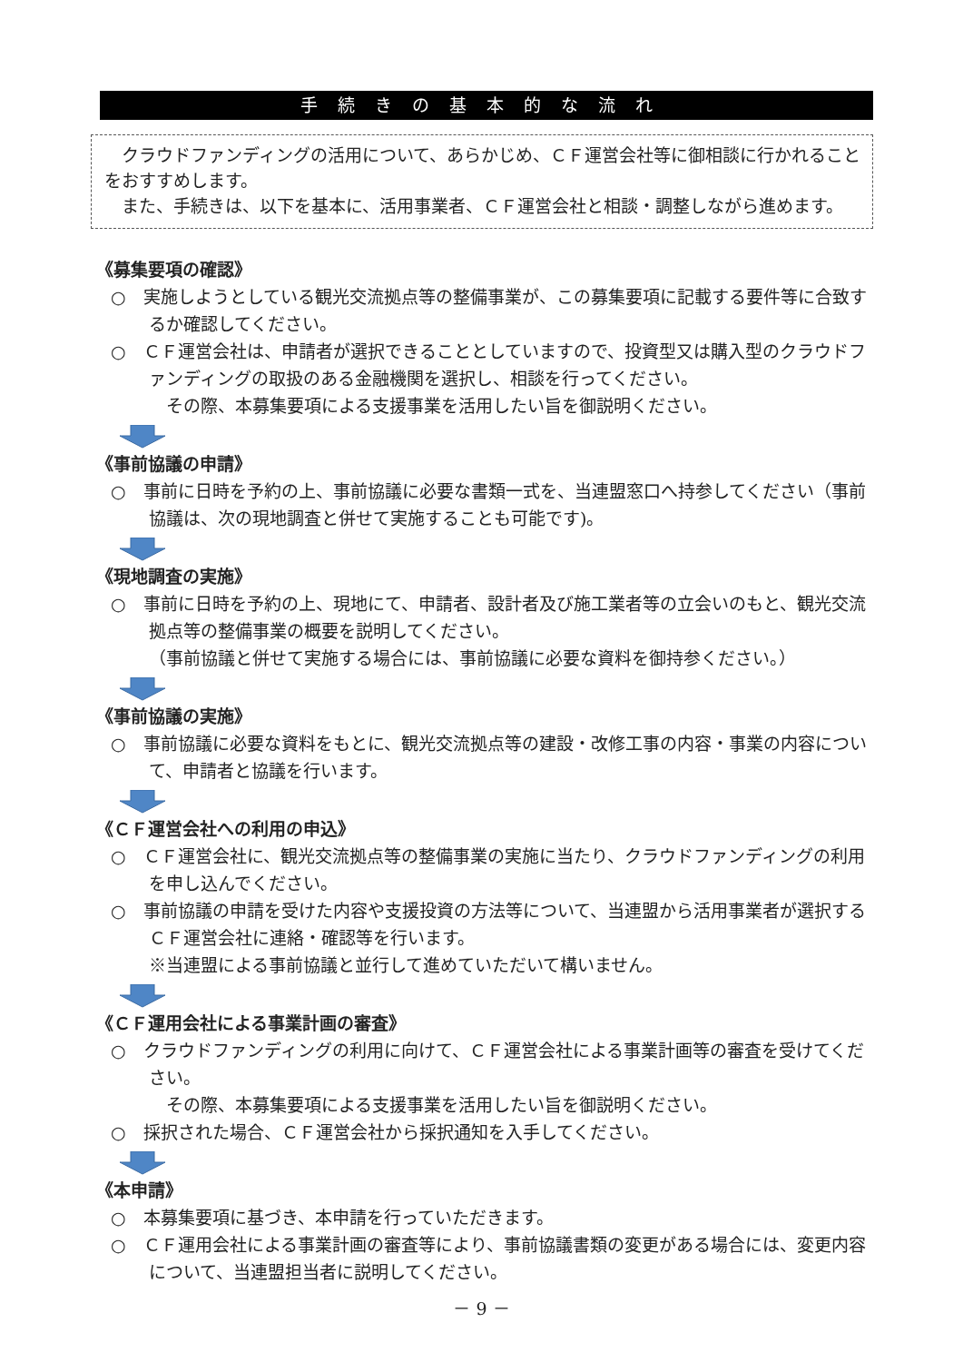手続きの基本的な流れ
クラウドファンディングの活用について、あらかじめ、ＣＦ運営会社等に御相談に行かれることをおすすめします。
また、手続きは、以下を基本に、活用事業者、ＣＦ運営会社と相談・調整しながら進めます。
《募集要項の確認》
○　実施しようとしている観光交流拠点等の整備事業が、この募集要項に記載する要件等に合致するか確認してください。
○　ＣＦ運営会社は、申請者が選択できることとしていますので、投資型又は購入型のクラウドファンディングの取扱のある金融機関を選択し、相談を行ってください。
　その際、本募集要項による支援事業を活用したい旨を御説明ください。
《事前協議の申請》
○　事前に日時を予約の上、事前協議に必要な書類一式を、当連盟窓口へ持参してください（事前協議は、次の現地調査と併せて実施することも可能です)。
《現地調査の実施》
○　事前に日時を予約の上、現地にて、申請者、設計者及び施工業者等の立会いのもと、観光交流拠点等の整備事業の概要を説明してください。
（事前協議と併せて実施する場合には、事前協議に必要な資料を御持参ください。）
《事前協議の実施》
○　事前協議に必要な資料をもとに、観光交流拠点等の建設・改修工事の内容・事業の内容について、申請者と協議を行います。
《ＣＦ運営会社への利用の申込》
○　ＣＦ運営会社に、観光交流拠点等の整備事業の実施に当たり、クラウドファンディングの利用を申し込んでください。
○　事前協議の申請を受けた内容や支援投資の方法等について、当連盟から活用事業者が選択するＣＦ運営会社に連絡・確認等を行います。
※当連盟による事前協議と並行して進めていただいて構いません。
《ＣＦ運用会社による事業計画の審査》
○　クラウドファンディングの利用に向けて、ＣＦ運営会社による事業計画等の審査を受けてください。
　その際、本募集要項による支援事業を活用したい旨を御説明ください。
○　採択された場合、ＣＦ運営会社から採択通知を入手してください。
《本申請》
○　本募集要項に基づき、本申請を行っていただきます。
○　ＣＦ運用会社による事業計画の審査等により、事前協議書類の変更がある場合には、変更内容について、当連盟担当者に説明してください。
－ 9 －